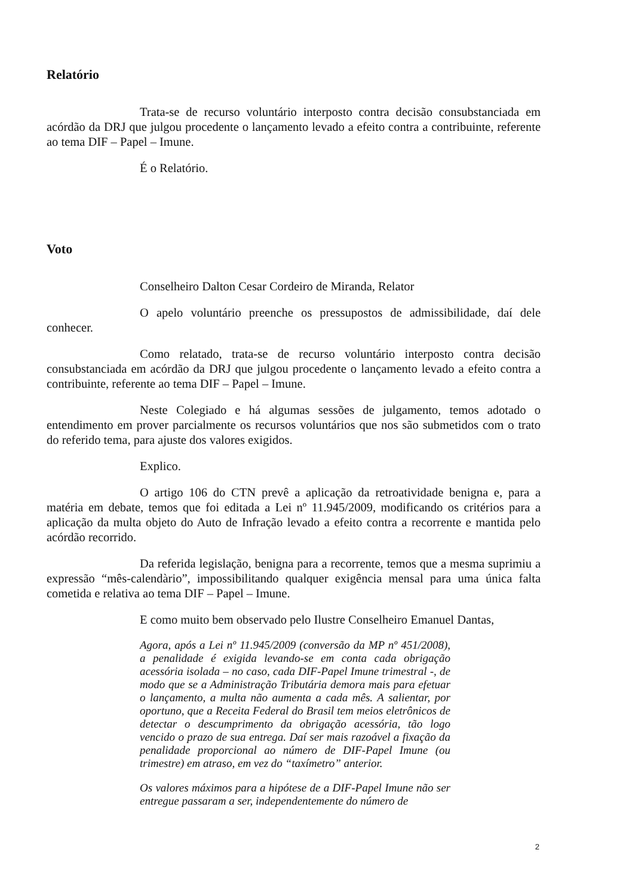Relatório
Trata-se de recurso voluntário interposto contra decisão consubstanciada em acórdão da DRJ que julgou procedente o lançamento levado a efeito contra a contribuinte, referente ao tema DIF – Papel – Imune.
É o Relatório.
Voto
Conselheiro Dalton Cesar Cordeiro de Miranda, Relator
O apelo voluntário preenche os pressupostos de admissibilidade, daí dele conhecer.
Como relatado, trata-se de recurso voluntário interposto contra decisão consubstanciada em acórdão da DRJ que julgou procedente o lançamento levado a efeito contra a contribuinte, referente ao tema DIF – Papel – Imune.
Neste Colegiado e há algumas sessões de julgamento, temos adotado o entendimento em prover parcialmente os recursos voluntários que nos são submetidos com o trato do referido tema, para ajuste dos valores exigidos.
Explico.
O artigo 106 do CTN prevê a aplicação da retroatividade benigna e, para a matéria em debate, temos que foi editada a Lei nº 11.945/2009, modificando os critérios para a aplicação da multa objeto do Auto de Infração levado a efeito contra a recorrente e mantida pelo acórdão recorrido.
Da referida legislação, benigna para a recorrente, temos que a mesma suprimiu a expressão “mês-calendàrio”, impossibilitando qualquer exigência mensal para uma única falta cometida e relativa ao tema DIF – Papel – Imune.
E como muito bem observado pelo Ilustre Conselheiro Emanuel Dantas,
Agora, após a Lei nº 11.945/2009 (conversão da MP nº 451/2008), a penalidade é exigida levando-se em conta cada obrigação acessória isolada – no caso, cada DIF-Papel Imune trimestral -, de modo que se a Administração Tributária demora mais para efetuar o lançamento, a multa não aumenta a cada mês. A salientar, por oportuno, que a Receita Federal do Brasil tem meios eletrônicos de detectar o descumprimento da obrigação acessória, tão logo vencido o prazo de sua entrega. Daí ser mais razoável a fixação da penalidade proporcional ao número de DIF-Papel Imune (ou trimestre) em atraso, em vez do “taxímetro” anterior.
Os valores máximos para a hipótese de a DIF-Papel Imune não ser entregue passaram a ser, independentemente do número de
2